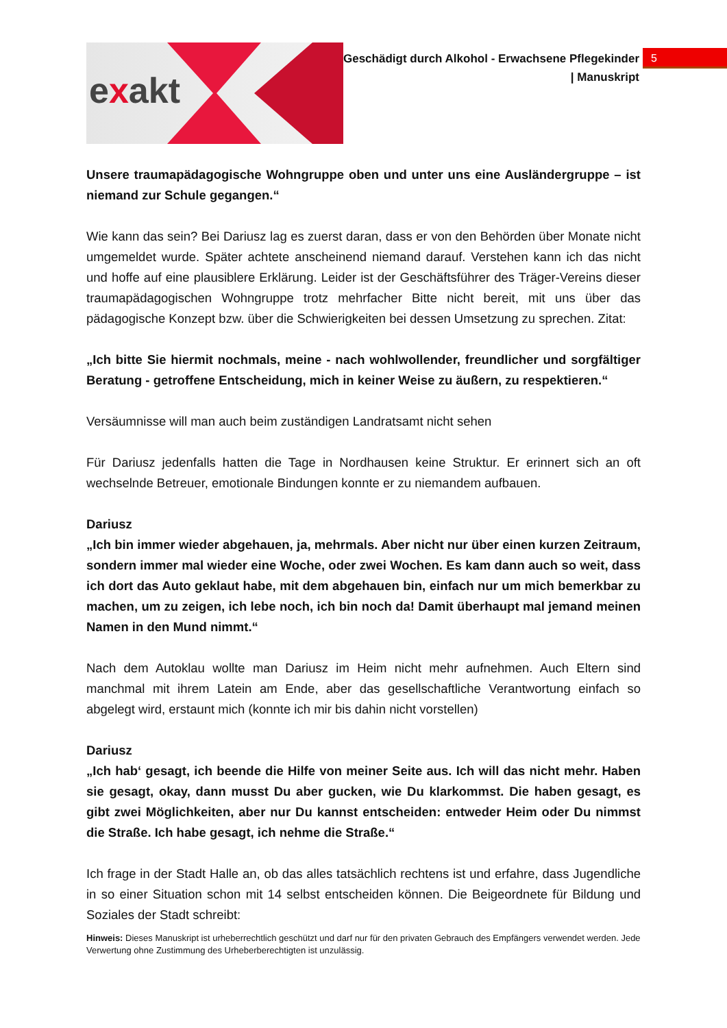exakt
Geschädigt durch Alkohol - Erwachsene Pflegekinder
| Manuskript
5
Unsere traumapädagogische Wohngruppe oben und unter uns eine Ausländergruppe – ist niemand zur Schule gegangen.“
Wie kann das sein? Bei Dariusz lag es zuerst daran, dass er von den Behörden über Monate nicht umgemeldet wurde. Später achtete anscheinend niemand darauf. Verstehen kann ich das nicht und hoffe auf eine plausiblere Erklärung. Leider ist der Geschäftsführer des Träger-Vereins dieser traumapädagogischen Wohngruppe trotz mehrfacher Bitte nicht bereit, mit uns über das pädagogische Konzept bzw. über die Schwierigkeiten bei dessen Umsetzung zu sprechen. Zitat:
„Ich bitte Sie hiermit nochmals, meine - nach wohlwollender, freundlicher und sorgfältiger Beratung - getroffene Entscheidung, mich in keiner Weise zu äußern, zu respektieren.“
Versäumnisse will man auch beim zuständigen Landratsamt nicht sehen
Für Dariusz jedenfalls hatten die Tage in Nordhausen keine Struktur. Er erinnert sich an oft wechselnde Betreuer, emotionale Bindungen konnte er zu niemandem aufbauen.
Dariusz
„Ich bin immer wieder abgehauen, ja, mehrmals. Aber nicht nur über einen kurzen Zeitraum, sondern immer mal wieder eine Woche, oder zwei Wochen. Es kam dann auch so weit, dass ich dort das Auto geklaut habe, mit dem abgehauen bin, einfach nur um mich bemerkbar zu machen, um zu zeigen, ich lebe noch, ich bin noch da! Damit überhaupt mal jemand meinen Namen in den Mund nimmt.“
Nach dem Autoklau wollte man Dariusz im Heim nicht mehr aufnehmen. Auch Eltern sind manchmal mit ihrem Latein am Ende, aber das gesellschaftliche Verantwortung einfach so abgelegt wird, erstaunt mich (konnte ich mir bis dahin nicht vorstellen)
Dariusz
„Ich hab‘ gesagt, ich beende die Hilfe von meiner Seite aus. Ich will das nicht mehr. Haben sie gesagt, okay, dann musst Du aber gucken, wie Du klarkommst. Die haben gesagt, es gibt zwei Möglichkeiten, aber nur Du kannst entscheiden: entweder Heim oder Du nimmst die Straße. Ich habe gesagt, ich nehme die Straße.“
Ich frage in der Stadt Halle an, ob das alles tatsächlich rechtens ist und erfahre, dass Jugendliche in so einer Situation schon mit 14 selbst entscheiden können. Die Beigeordnete für Bildung und Soziales der Stadt schreibt:
Hinweis: Dieses Manuskript ist urheberrechtlich geschützt und darf nur für den privaten Gebrauch des Empfängers verwendet werden. Jede Verwertung ohne Zustimmung des Urheberberechtigten ist unzulässig.